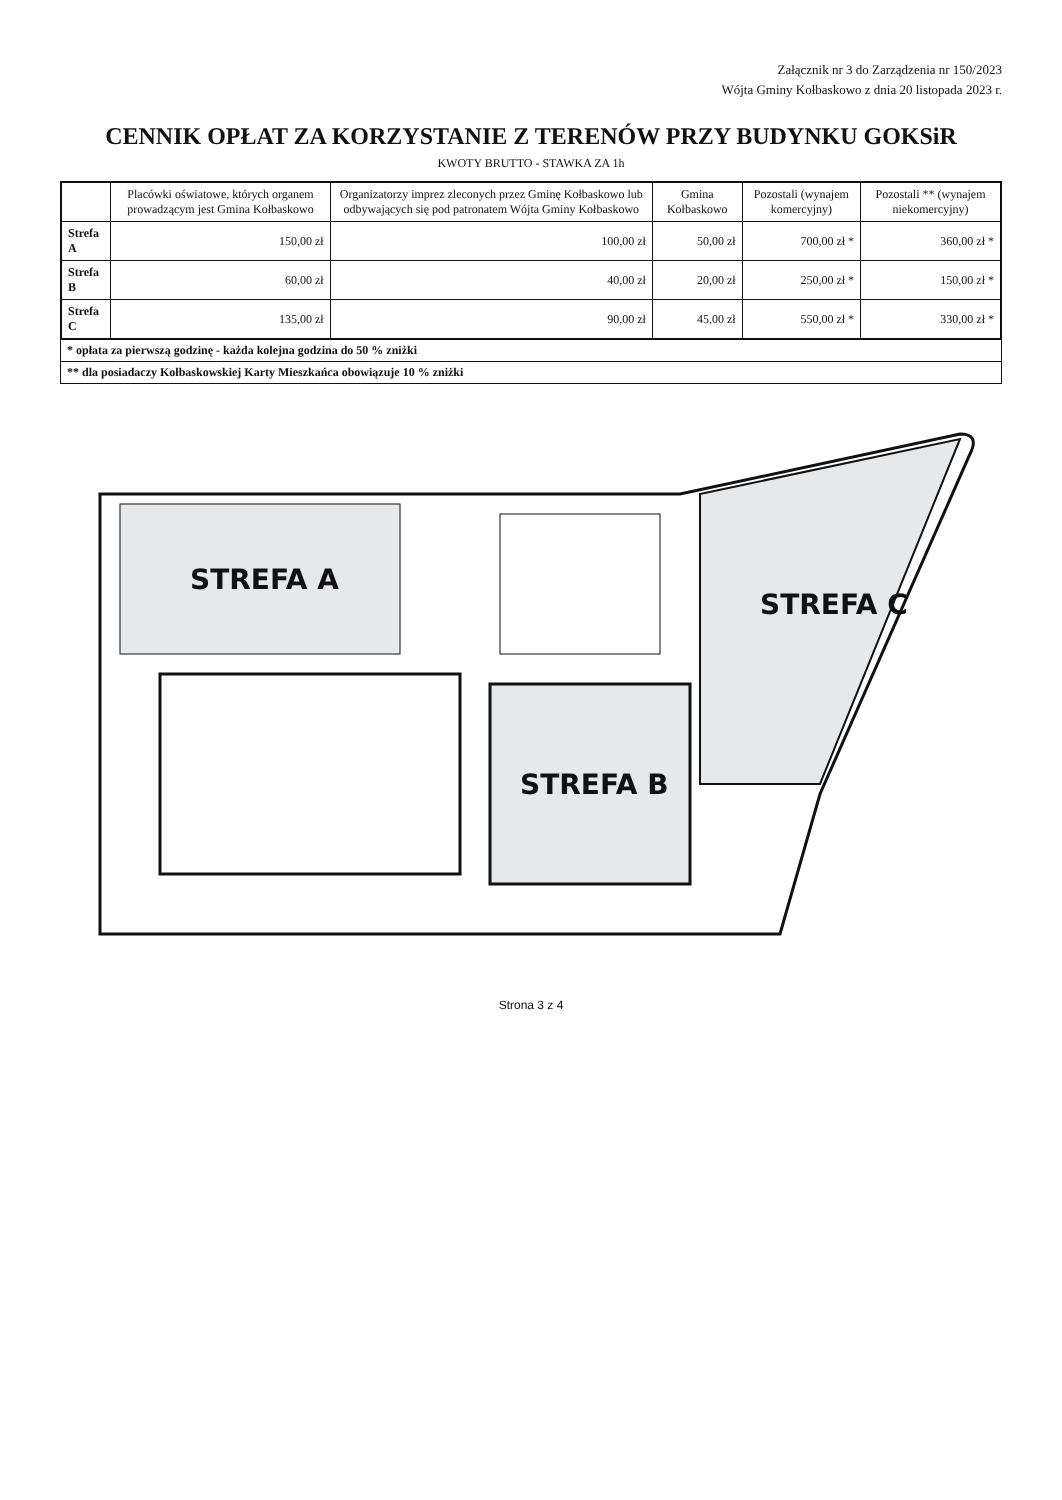Załącznik nr 3 do Zarządzenia nr 150/2023
Wójta Gminy Kołbaskowo z dnia 20 listopada 2023 r.
CENNIK OPŁAT ZA KORZYSTANIE Z TERENÓW PRZY BUDYNKU GOKSiR
KWOTY BRUTTO - STAWKA ZA 1h
| | Placówki oświatowe, których organem prowadzącym jest Gmina Kołbaskowo | Organizatorzy imprez zleconych przez Gminę Kołbaskowo lub odbywających się pod patronatem Wójta Gminy Kołbaskowo | Gmina Kołbaskowo | Pozostali (wynajem komercyjny) | Pozostali ** (wynajem niekomercyjny) |
| --- | --- | --- | --- | --- | --- |
| Strefa A | 150,00 zł | 100,00 zł | 50,00 zł | 700,00 zł * | 360,00 zł * |
| Strefa B | 60,00 zł | 40,00 zł | 20,00 zł | 250,00 zł * | 150,00 zł * |
| Strefa C | 135,00 zł | 90,00 zł | 45,00 zł | 550,00 zł * | 330,00 zł * |
* opłata za pierwszą godzinę - każda kolejna godzina do 50 % zniżki
** dla posiadaczy Kołbaskowskiej Karty Mieszkańca obowiązuje 10 % zniżki
STREFA A
STREFA B
STREFA C
Strona 3 z 4